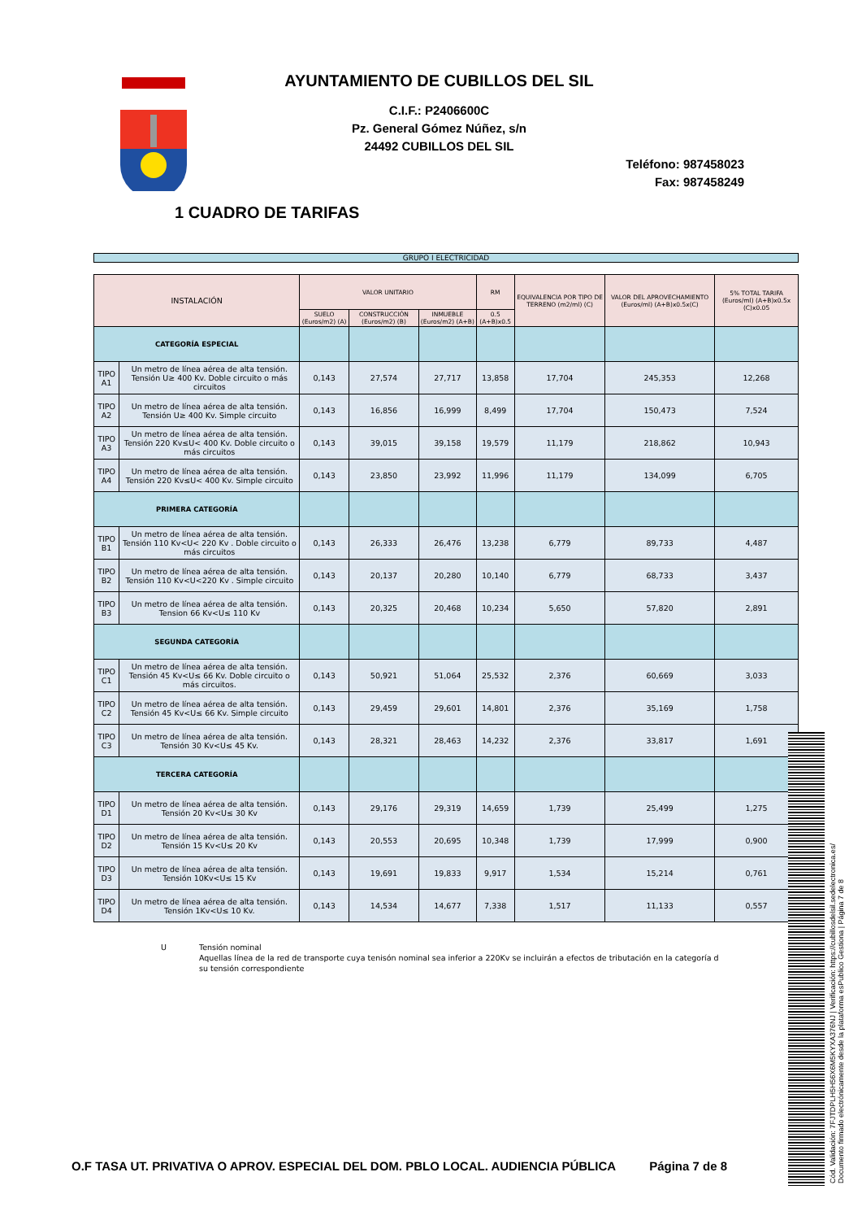AYUNTAMIENTO DE CUBILLOS DEL SIL
C.I.F.: P2406600C
Pz. General Gómez Núñez, s/n
24492 CUBILLOS DEL SIL
Teléfono: 987458023
Fax: 987458249
1 CUADRO DE TARIFAS
GRUPO I ELECTRICIDAD
| INSTALACIÓN | | VALOR UNITARIO | | | RM | EQUIVALENCIA POR TIPO DE TERRENO (m2/ml) (C) | VALOR DEL APROVECHAMIENTO (Euros/ml) (A+B)x0.5x(C) | 5% TOTAL TARIFA (Euros/ml) (A+B)x0.5x (C)x0.05 |
| --- | --- | --- | --- | --- | --- | --- | --- | --- |
| | | SUELO (Euros/m2) (A) | CONSTRUCCIÓN (Euros/m2) (B) | INMUEBLE (Euros/m2) (A+B) | 0.5 (A+B)x0.5 | | | |
| CATEGORÍA ESPECIAL | | | | | | | | |
| TIPO A1 | Un metro de línea aérea de alta tensión. Tensión U≥ 400 Kv. Doble circuito o más circuitos | 0,143 | 27,574 | 27,717 | 13,858 | 17,704 | 245,353 | 12,268 |
| TIPO A2 | Un metro de línea aérea de alta tensión. Tensión U≥ 400 Kv. Simple circuito | 0,143 | 16,856 | 16,999 | 8,499 | 17,704 | 150,473 | 7,524 |
| TIPO A3 | Un metro de línea aérea de alta tensión. Tensión 220 Kv≤U< 400 Kv. Doble circuito o más circuitos | 0,143 | 39,015 | 39,158 | 19,579 | 11,179 | 218,862 | 10,943 |
| TIPO A4 | Un metro de línea aérea de alta tensión. Tensión 220 Kv≤U< 400 Kv. Simple circuito | 0,143 | 23,850 | 23,992 | 11,996 | 11,179 | 134,099 | 6,705 |
| PRIMERA CATEGORÍA | | | | | | | | |
| TIPO B1 | Un metro de línea aérea de alta tensión. Tensión 110 Kv<U< 220 Kv . Doble circuito o más circuitos | 0,143 | 26,333 | 26,476 | 13,238 | 6,779 | 89,733 | 4,487 |
| TIPO B2 | Un metro de línea aérea de alta tensión. Tensión 110 Kv<U<220 Kv . Simple circuito | 0,143 | 20,137 | 20,280 | 10,140 | 6,779 | 68,733 | 3,437 |
| TIPO B3 | Un metro de línea aérea de alta tensión. Tension 66 Kv<U≤ 110 Kv | 0,143 | 20,325 | 20,468 | 10,234 | 5,650 | 57,820 | 2,891 |
| SEGUNDA CATEGORÍA | | | | | | | | |
| TIPO C1 | Un metro de línea aérea de alta tensión. Tensión 45 Kv<U≤ 66 Kv. Doble circuito o más circuitos. | 0,143 | 50,921 | 51,064 | 25,532 | 2,376 | 60,669 | 3,033 |
| TIPO C2 | Un metro de línea aérea de alta tensión. Tensión 45 Kv<U≤ 66 Kv. Simple circuito | 0,143 | 29,459 | 29,601 | 14,801 | 2,376 | 35,169 | 1,758 |
| TIPO C3 | Un metro de línea aérea de alta tensión. Tensión 30 Kv<U≤ 45 Kv. | 0,143 | 28,321 | 28,463 | 14,232 | 2,376 | 33,817 | 1,691 |
| TERCERA CATEGORÍA | | | | | | | | |
| TIPO D1 | Un metro de línea aérea de alta tensión. Tensión 20 Kv<U≤ 30 Kv | 0,143 | 29,176 | 29,319 | 14,659 | 1,739 | 25,499 | 1,275 |
| TIPO D2 | Un metro de línea aérea de alta tensión. Tensión 15 Kv<U≤ 20 Kv | 0,143 | 20,553 | 20,695 | 10,348 | 1,739 | 17,999 | 0,900 |
| TIPO D3 | Un metro de línea aérea de alta tensión. Tensión 10Kv<U≤ 15 Kv | 0,143 | 19,691 | 19,833 | 9,917 | 1,534 | 15,214 | 0,761 |
| TIPO D4 | Un metro de línea aérea de alta tensión. Tensión 1Kv<U≤ 10 Kv. | 0,143 | 14,534 | 14,677 | 7,338 | 1,517 | 11,133 | 0,557 |
U Tensión nominal
Aquellas línea de la red de transporte cuya tenisón nominal sea inferior a 220Kv se incluirán a efectos de tributación en la categoría d
su tensión correspondiente
Cód. Validación: 7FJTDPLH5H56X6M5KYXA376NJ | Verificación: https://cubillosdelsil.sedelectronica.es/
Documento firmado electrónicamente desde la plataforma esPublico Gestiona | Página 7 de 8
O.F TASA UT. PRIVATIVA O APROV. ESPECIAL DEL DOM. PBLO LOCAL. AUDIENCIA PÚBLICA Página 7 de 8